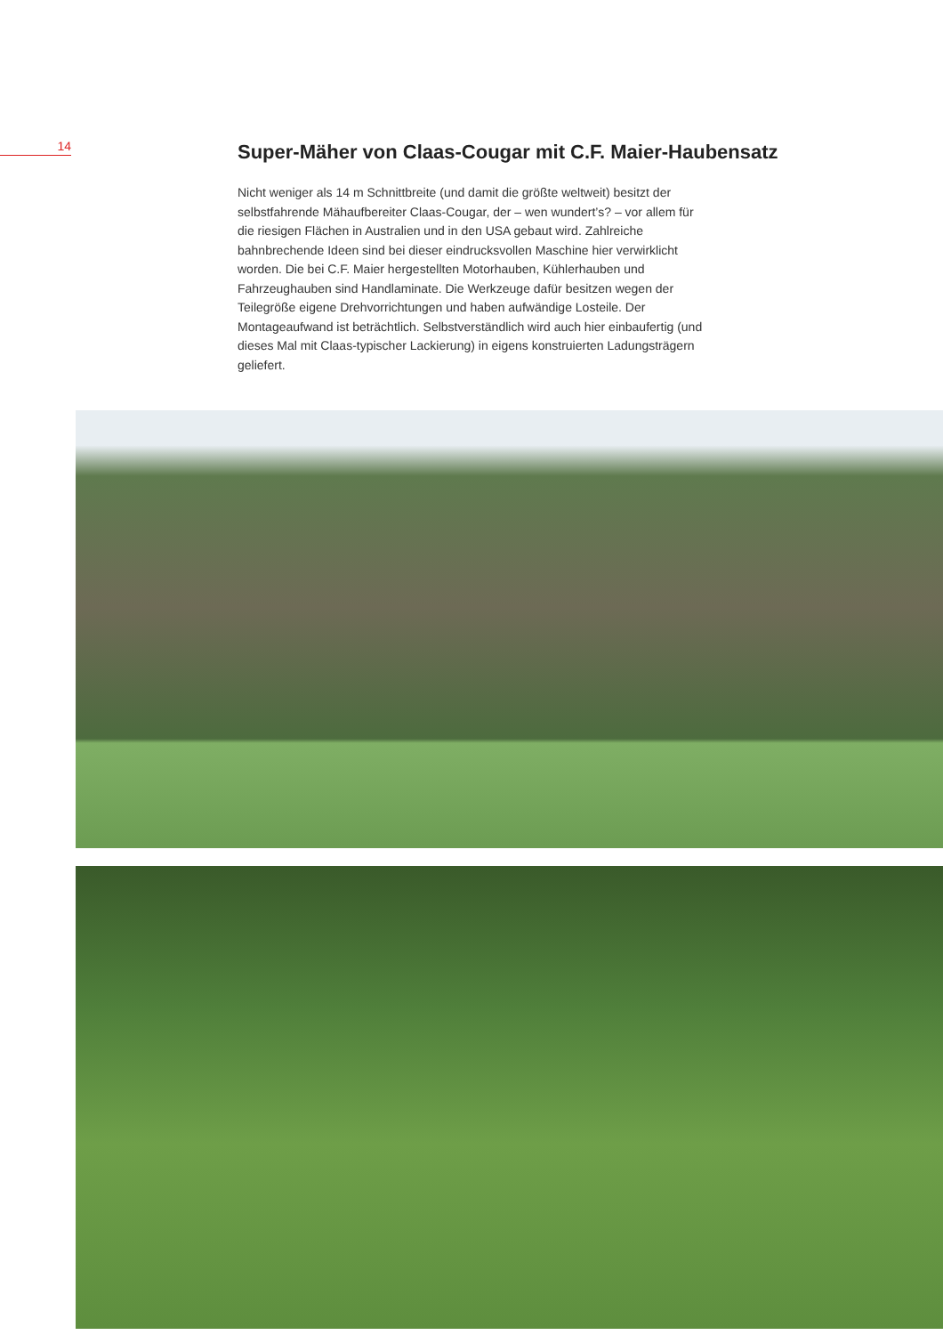14
Super-Mäher von Claas-Cougar mit C.F. Maier-Haubensatz
Nicht weniger als 14 m Schnittbreite (und damit die größte weltweit) besitzt der selbstfahrende Mähaufbereiter Claas-Cougar, der – wen wundert’s? – vor allem für die riesigen Flächen in Australien und in den USA gebaut wird. Zahlreiche bahnbrechende Ideen sind bei dieser eindrucksvollen Maschine hier verwirklicht worden. Die bei C.F. Maier hergestellten Motorhauben, Kühlerhauben und Fahrzeughauben sind Handlaminate. Die Werkzeuge dafür besitzen wegen der Teilegröße eigene Drehvorrichtungen und haben aufwändige Losteile. Der Montageaufwand ist beträchtlich. Selbstverständlich wird auch hier einbaufertig (und dieses Mal mit Claas-typischer Lackierung) in eigens konstruierten Ladungsträgern geliefert.